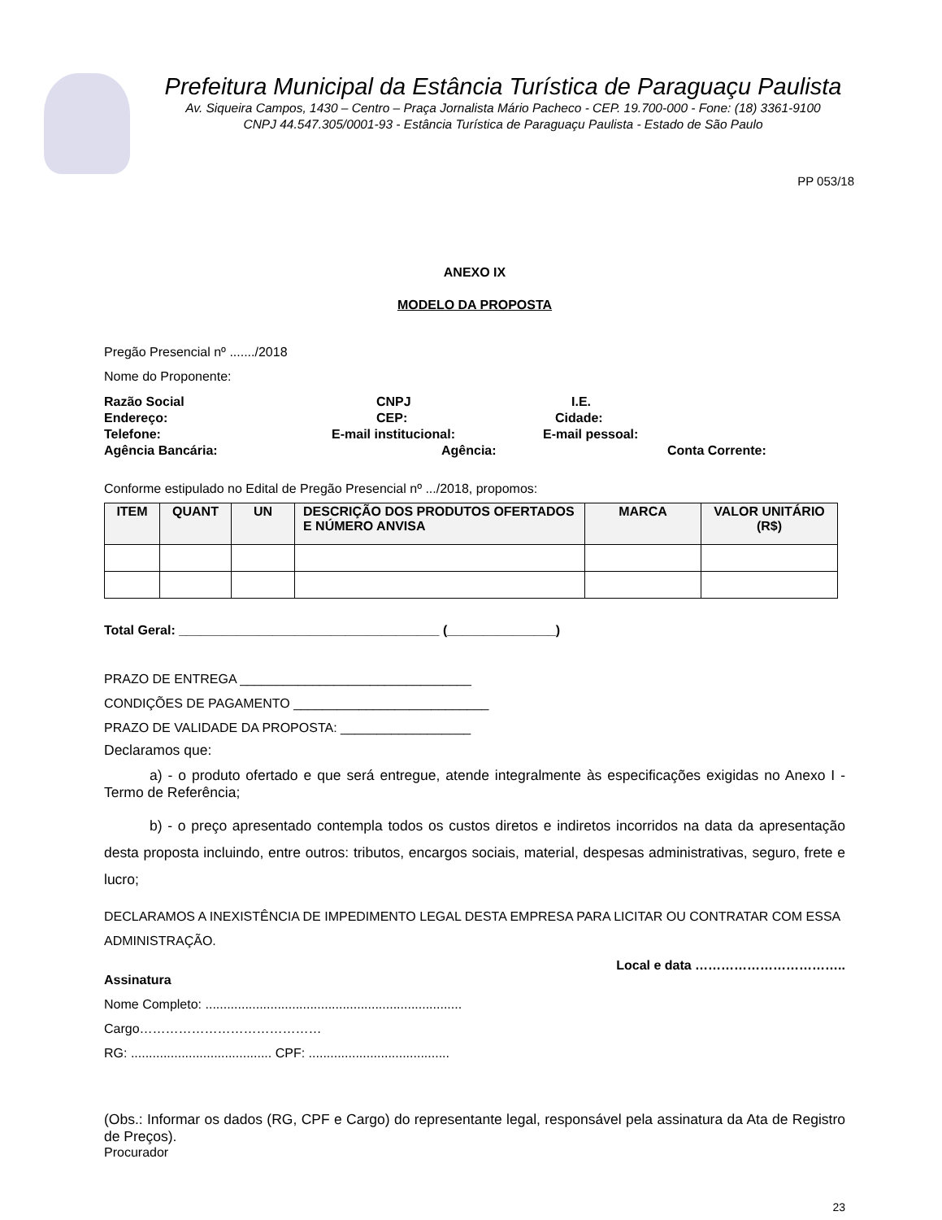Prefeitura Municipal da Estância Turística de Paraguaçu Paulista
Av. Siqueira Campos, 1430 – Centro – Praça Jornalista Mário Pacheco - CEP. 19.700-000 - Fone: (18) 3361-9100
CNPJ 44.547.305/0001-93 - Estância Turística de Paraguaçu Paulista - Estado de São Paulo
PP 053/18
ANEXO IX
MODELO DA PROPOSTA
Pregão Presencial nº ......./2018
Nome do Proponente:
Razão Social CNPJ I.E.
Endereço: CEP: Cidade:
Telefone: E-mail institucional: E-mail pessoal:
Agência Bancária: Agência: Conta Corrente:
Conforme estipulado no Edital de Pregão Presencial nº .../2018, propomos:
| ITEM | QUANT | UN | DESCRIÇÃO DOS PRODUTOS OFERTADOS E NÚMERO ANVISA | MARCA | VALOR UNITÁRIO (R$) |
| --- | --- | --- | --- | --- | --- |
Total Geral: ____________________________________ (_______________)
PRAZO DE ENTREGA ________________________________
CONDIÇÕES DE PAGAMENTO ___________________________
PRAZO DE VALIDADE DA PROPOSTA: __________________
Declaramos que:
a) - o produto ofertado e que será entregue, atende integralmente às especificações exigidas no Anexo I - Termo de Referência;
b) - o preço apresentado contempla todos os custos diretos e indiretos incorridos na data da apresentação desta proposta incluindo, entre outros: tributos, encargos sociais, material, despesas administrativas, seguro, frete e lucro;
DECLARAMOS A INEXISTÊNCIA DE IMPEDIMENTO LEGAL DESTA EMPRESA PARA LICITAR OU CONTRATAR COM ESSA ADMINISTRAÇÃO.
Local e data ……………………………..
Assinatura
Nome Completo: .......................................................................
Cargo……………………………………
RG: ....................................... CPF: .......................................
(Obs.: Informar os dados (RG, CPF e Cargo) do representante legal, responsável pela assinatura da Ata de Registro de Preços).
Procurador
23